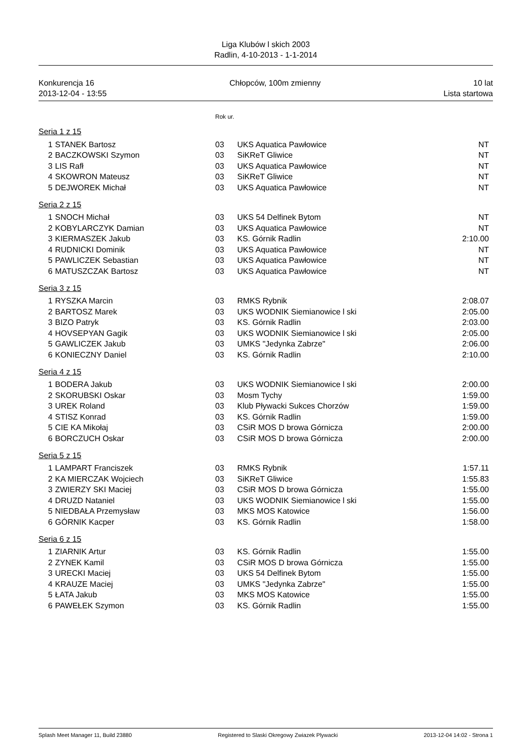Liga Klubów l skich 2003
Radlin, 4-10-2013 - 1-1-2014
Konkurencja 16
2013-12-04 - 13:55
Chłopców, 100m zmienny 10 lat
Lista startowa
Rok ur.
Seria 1 z 15
| 1 | STANEK Bartosz | 03 | UKS Aquatica Pawłowice | NT |
| 2 | BACZKOWSKI Szymon | 03 | SiKReT Gliwice | NT |
| 3 | LIS Rafł | 03 | UKS Aquatica Pawłowice | NT |
| 4 | SKOWRON Mateusz | 03 | SiKReT Gliwice | NT |
| 5 | DEJWOREK Michał | 03 | UKS Aquatica Pawłowice | NT |
Seria 2 z 15
| 1 | SNOCH Michał | 03 | UKS 54 Delfinek Bytom | NT |
| 2 | KOBYLARCZYK Damian | 03 | UKS Aquatica Pawłowice | NT |
| 3 | KIERMASZEK Jakub | 03 | KS. Górnik Radlin | 2:10.00 |
| 4 | RUDNICKI Dominik | 03 | UKS Aquatica Pawłowice | NT |
| 5 | PAWLICZEK Sebastian | 03 | UKS Aquatica Pawłowice | NT |
| 6 | MATUSZCZAK Bartosz | 03 | UKS Aquatica Pawłowice | NT |
Seria 3 z 15
| 1 | RYSZKA Marcin | 03 | RMKS Rybnik | 2:08.07 |
| 2 | BARTOSZ Marek | 03 | UKS WODNIK Siemianowice l ski | 2:05.00 |
| 3 | BIZO Patryk | 03 | KS. Górnik Radlin | 2:03.00 |
| 4 | HOVSEPYAN Gagik | 03 | UKS WODNIK Siemianowice l ski | 2:05.00 |
| 5 | GAWLICZEK Jakub | 03 | UMKS "Jedynka Zabrze" | 2:06.00 |
| 6 | KONIECZNY Daniel | 03 | KS. Górnik Radlin | 2:10.00 |
Seria 4 z 15
| 1 | BODERA Jakub | 03 | UKS WODNIK Siemianowice l ski | 2:00.00 |
| 2 | SKORUBSKI Oskar | 03 | Mosm Tychy | 1:59.00 |
| 3 | UREK Roland | 03 | Klub Pływacki Sukces Chorzów | 1:59.00 |
| 4 | STISZ Konrad | 03 | KS. Górnik Radlin | 1:59.00 |
| 5 | CIE KA Mikołaj | 03 | CSiR MOS D browa Górnicza | 2:00.00 |
| 6 | BORCZUCH Oskar | 03 | CSiR MOS D browa Górnicza | 2:00.00 |
Seria 5 z 15
| 1 | LAMPART Franciszek | 03 | RMKS Rybnik | 1:57.11 |
| 2 | KA MIERCZAK Wojciech | 03 | SiKReT Gliwice | 1:55.83 |
| 3 | ZWIERZY SKI Maciej | 03 | CSiR MOS D browa Górnicza | 1:55.00 |
| 4 | DRUZD Nataniel | 03 | UKS WODNIK Siemianowice l ski | 1:55.00 |
| 5 | NIEDBAŁA Przemysław | 03 | MKS MOS Katowice | 1:56.00 |
| 6 | GÓRNIK Kacper | 03 | KS. Górnik Radlin | 1:58.00 |
Seria 6 z 15
| 1 | ZIARNIK Artur | 03 | KS. Górnik Radlin | 1:55.00 |
| 2 | ZYNEK Kamil | 03 | CSiR MOS D browa Górnicza | 1:55.00 |
| 3 | URECKI Maciej | 03 | UKS 54 Delfinek Bytom | 1:55.00 |
| 4 | KRAUZE Maciej | 03 | UMKS "Jedynka Zabrze" | 1:55.00 |
| 5 | ŁATA Jakub | 03 | MKS MOS Katowice | 1:55.00 |
| 6 | PAWEŁEK Szymon | 03 | KS. Górnik Radlin | 1:55.00 |
Splash Meet Manager 11, Build 23880 Registered to Slaski Okregowy Zwiazek Plywacki 2013-12-04 14:02 - Strona 1